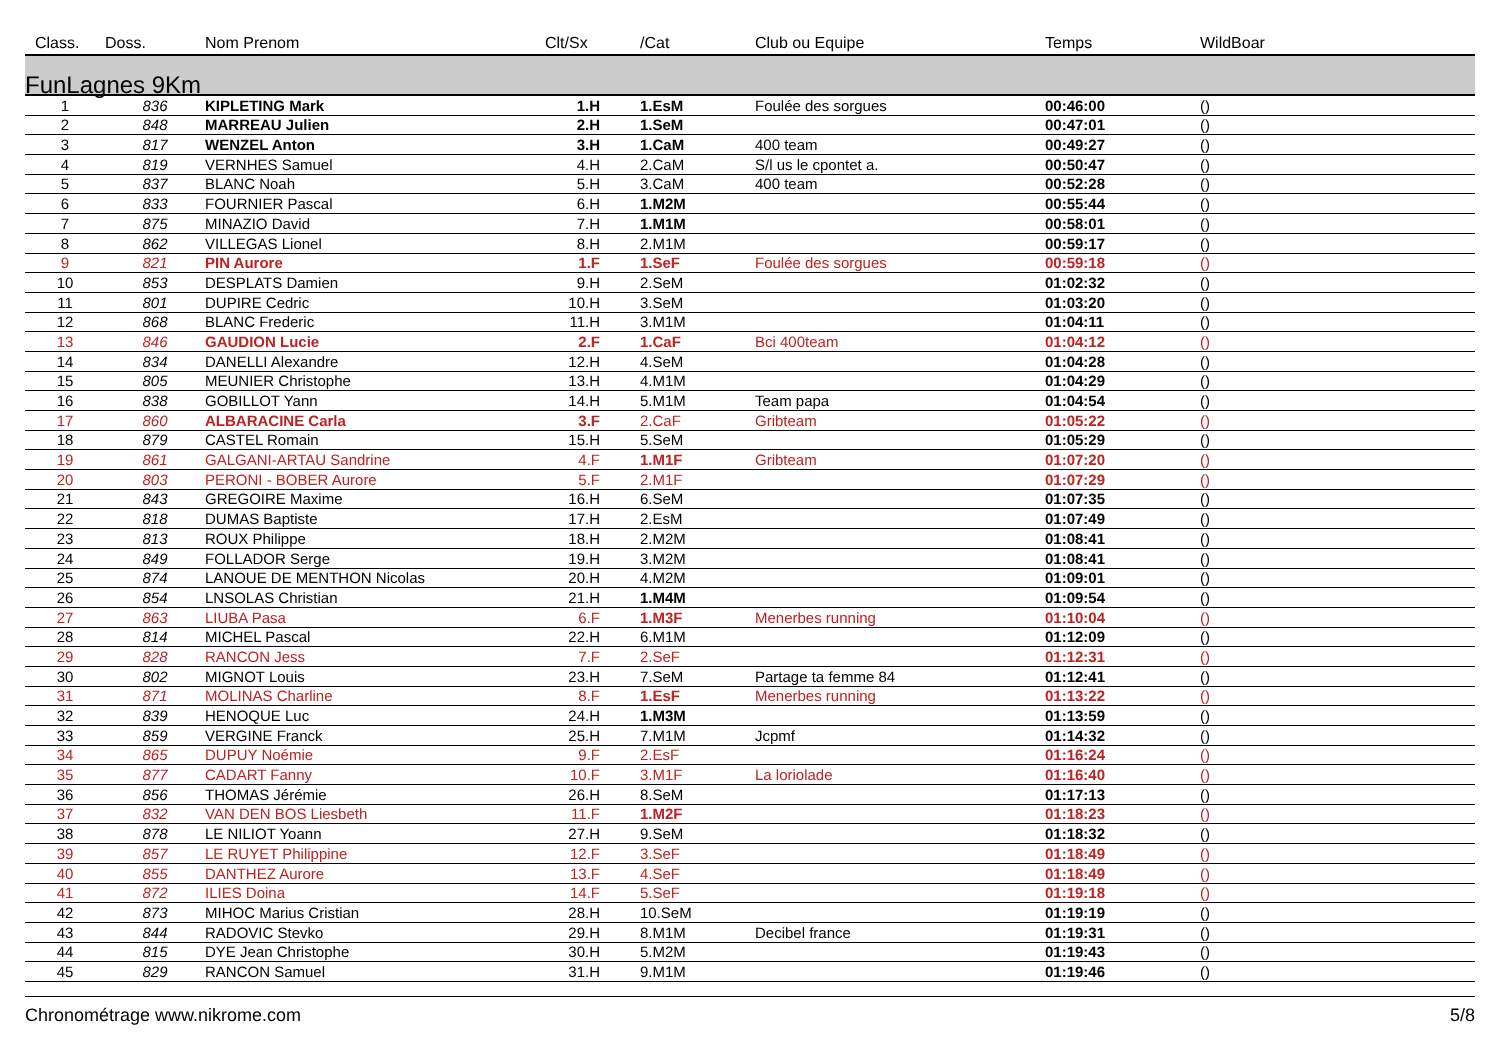| Class. | Doss. | Nom Prenom | Clt/Sx | /Cat | Club ou Equipe | Temps | WildBoar |
| --- | --- | --- | --- | --- | --- | --- | --- |
| FunLagnes 9Km | | | | | | | |
| 1 | 836 | KIPLETING Mark | 1.H | 1.EsM | Foulée des sorgues | 00:46:00 | () |
| 2 | 848 | MARREAU Julien | 2.H | 1.SeM | | 00:47:01 | () |
| 3 | 817 | WENZEL Anton | 3.H | 1.CaM | 400 team | 00:49:27 | () |
| 4 | 819 | VERNHES Samuel | 4.H | 2.CaM | S/l us le cpontet a. | 00:50:47 | () |
| 5 | 837 | BLANC Noah | 5.H | 3.CaM | 400 team | 00:52:28 | () |
| 6 | 833 | FOURNIER Pascal | 6.H | 1.M2M | | 00:55:44 | () |
| 7 | 875 | MINAZIO David | 7.H | 1.M1M | | 00:58:01 | () |
| 8 | 862 | VILLEGAS Lionel | 8.H | 2.M1M | | 00:59:17 | () |
| 9 | 821 | PIN Aurore | 1.F | 1.SeF | Foulée des sorgues | 00:59:18 | () |
| 10 | 853 | DESPLATS Damien | 9.H | 2.SeM | | 01:02:32 | () |
| 11 | 801 | DUPIRE Cedric | 10.H | 3.SeM | | 01:03:20 | () |
| 12 | 868 | BLANC Frederic | 11.H | 3.M1M | | 01:04:11 | () |
| 13 | 846 | GAUDION Lucie | 2.F | 1.CaF | Bci 400team | 01:04:12 | () |
| 14 | 834 | DANELLI Alexandre | 12.H | 4.SeM | | 01:04:28 | () |
| 15 | 805 | MEUNIER Christophe | 13.H | 4.M1M | | 01:04:29 | () |
| 16 | 838 | GOBILLOT Yann | 14.H | 5.M1M | Team papa | 01:04:54 | () |
| 17 | 860 | ALBARACINE Carla | 3.F | 2.CaF | Gribteam | 01:05:22 | () |
| 18 | 879 | CASTEL Romain | 15.H | 5.SeM | | 01:05:29 | () |
| 19 | 861 | GALGANI-ARTAU Sandrine | 4.F | 1.M1F | Gribteam | 01:07:20 | () |
| 20 | 803 | PERONI - BOBER Aurore | 5.F | 2.M1F | | 01:07:29 | () |
| 21 | 843 | GREGOIRE Maxime | 16.H | 6.SeM | | 01:07:35 | () |
| 22 | 818 | DUMAS Baptiste | 17.H | 2.EsM | | 01:07:49 | () |
| 23 | 813 | ROUX Philippe | 18.H | 2.M2M | | 01:08:41 | () |
| 24 | 849 | FOLLADOR Serge | 19.H | 3.M2M | | 01:08:41 | () |
| 25 | 874 | LANOUE DE MENTHON Nicolas | 20.H | 4.M2M | | 01:09:01 | () |
| 26 | 854 | LNSOLAS Christian | 21.H | 1.M4M | | 01:09:54 | () |
| 27 | 863 | LIUBA Pasa | 6.F | 1.M3F | Menerbes running | 01:10:04 | () |
| 28 | 814 | MICHEL Pascal | 22.H | 6.M1M | | 01:12:09 | () |
| 29 | 828 | RANCON Jess | 7.F | 2.SeF | | 01:12:31 | () |
| 30 | 802 | MIGNOT Louis | 23.H | 7.SeM | Partage ta femme 84 | 01:12:41 | () |
| 31 | 871 | MOLINAS Charline | 8.F | 1.EsF | Menerbes running | 01:13:22 | () |
| 32 | 839 | HENOQUE Luc | 24.H | 1.M3M | | 01:13:59 | () |
| 33 | 859 | VERGINE Franck | 25.H | 7.M1M | Jcpmf | 01:14:32 | () |
| 34 | 865 | DUPUY Noémie | 9.F | 2.EsF | | 01:16:24 | () |
| 35 | 877 | CADART Fanny | 10.F | 3.M1F | La loriolade | 01:16:40 | () |
| 36 | 856 | THOMAS Jérémie | 26.H | 8.SeM | | 01:17:13 | () |
| 37 | 832 | VAN DEN BOS Liesbeth | 11.F | 1.M2F | | 01:18:23 | () |
| 38 | 878 | LE NILIOT Yoann | 27.H | 9.SeM | | 01:18:32 | () |
| 39 | 857 | LE RUYET Philippine | 12.F | 3.SeF | | 01:18:49 | () |
| 40 | 855 | DANTHEZ Aurore | 13.F | 4.SeF | | 01:18:49 | () |
| 41 | 872 | ILIES Doina | 14.F | 5.SeF | | 01:19:18 | () |
| 42 | 873 | MIHOC Marius Cristian | 28.H | 10.SeM | | 01:19:19 | () |
| 43 | 844 | RADOVIC Stevko | 29.H | 8.M1M | Decibel france | 01:19:31 | () |
| 44 | 815 | DYE Jean Christophe | 30.H | 5.M2M | | 01:19:43 | () |
| 45 | 829 | RANCON Samuel | 31.H | 9.M1M | | 01:19:46 | () |
Chronométrage www.nikrome.com 5/8